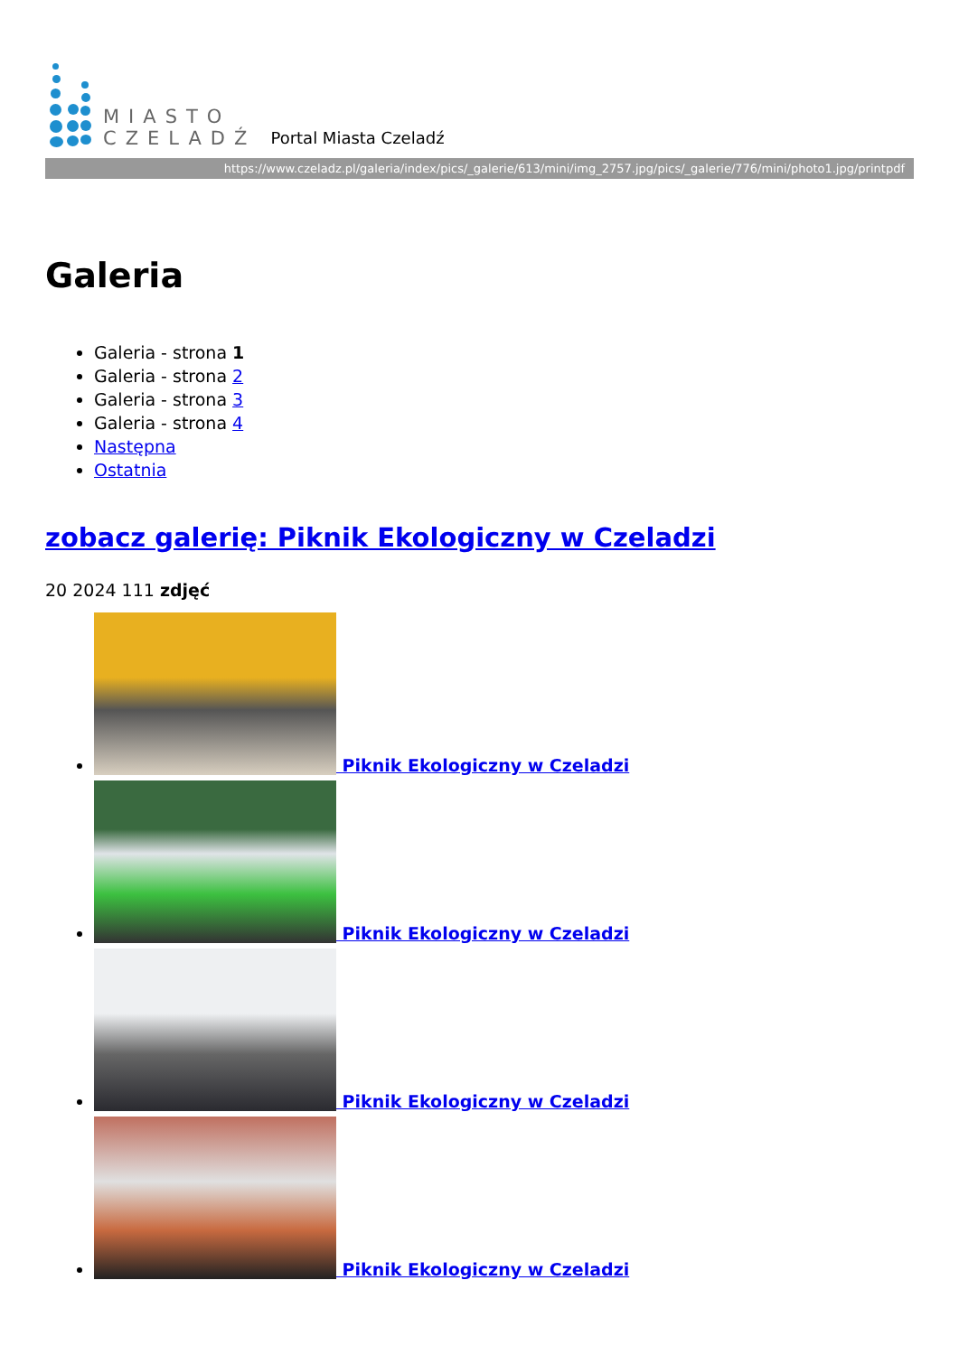MIASTO
CZELADŹ
Portal Miasta Czeladź
https://www.czeladz.pl/galeria/index/pics/_galerie/613/mini/img_2757.jpg/pics/_galerie/776/mini/photo1.jpg/printpdf
Galeria
Galeria - strona 1
Galeria - strona 2
Galeria - strona 3
Galeria - strona 4
Następna
Ostatnia
zobacz galerię: Piknik Ekologiczny w Czeladzi
20 2024 111 zdjęć
Piknik Ekologiczny w Czeladzi
Piknik Ekologiczny w Czeladzi
Piknik Ekologiczny w Czeladzi
Piknik Ekologiczny w Czeladzi